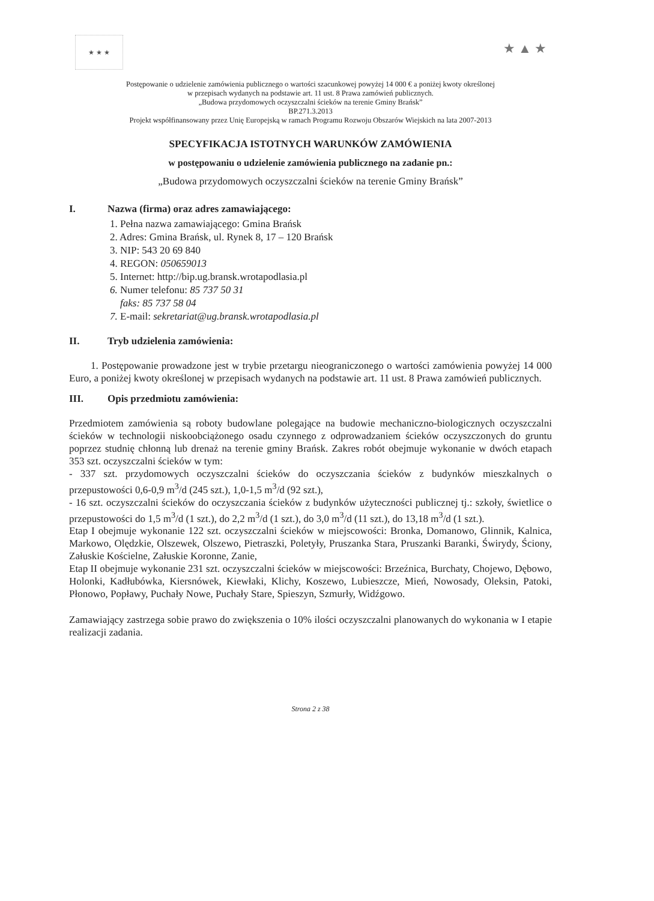★ ★ ★
★ ▲ ★
Postępowanie o udzielenie zamówienia publicznego o wartości szacunkowej powyżej 14 000 € a poniżej kwoty określonej
w przepisach wydanych na podstawie art. 11 ust. 8 Prawa zamówień publicznych.
„Budowa przydomowych oczyszczalni ścieków na terenie Gminy Brańsk”
BP.271.3.2013
Projekt współfinansowany przez Unię Europejską w ramach Programu Rozwoju Obszarów Wiejskich na lata 2007-2013
SPECYFIKACJA ISTOTNYCH WARUNKÓW ZAMÓWIENIA
w postępowaniu o udzielenie zamówienia publicznego na zadanie pn.:
„Budowa przydomowych oczyszczalni ścieków na terenie Gminy Brańsk”
I. Nazwa (firma) oraz adres zamawiającego:
1. Pełna nazwa zamawiającego: Gmina Brańsk
2. Adres: Gmina Brańsk, ul. Rynek 8, 17 – 120 Brańsk
3. NIP: 543 20 69 840
4. REGON: 050659013
5. Internet: http://bip.ug.bransk.wrotapodlasia.pl
6. Numer telefonu: 85 737 50 31
faks: 85 737 58 04
7. E-mail: sekretariat@ug.bransk.wrotapodlasia.pl
II. Tryb udzielenia zamówienia:
1. Postępowanie prowadzone jest w trybie przetargu nieograniczonego o wartości zamówienia powyżej 14 000 Euro, a poniżej kwoty określonej w przepisach wydanych na podstawie art. 11 ust. 8 Prawa zamówień publicznych.
III. Opis przedmiotu zamówienia:
Przedmiotem zamówienia są roboty budowlane polegające na budowie mechaniczno-biologicznych oczyszczalni ścieków w technologii niskoobciążonego osadu czynnego z odprowadzaniem ścieków oczyszczonych do gruntu poprzez studnię chłonną lub drenaż na terenie gminy Brańsk. Zakres robót obejmuje wykonanie w dwóch etapach 353 szt. oczyszczalni ścieków w tym:
- 337 szt. przydomowych oczyszczalni ścieków do oczyszczania ścieków z budynków mieszkalnych o przepustowości 0,6-0,9 m<sup>3</sup>/d (245 szt.), 1,0-1,5 m<sup>3</sup>/d (92 szt.),
- 16 szt. oczyszczalni ścieków do oczyszczania ścieków z budynków użyteczności publicznej tj.: szkoły, świetlice o przepustowości do 1,5 m<sup>3</sup>/d (1 szt.), do 2,2 m<sup>3</sup>/d (1 szt.), do 3,0 m<sup>3</sup>/d (11 szt.), do 13,18 m<sup>3</sup>/d (1 szt.).
Etap I obejmuje wykonanie 122 szt. oczyszczalni ścieków w miejscowości: Bronka, Domanowo, Glinnik, Kalnica, Markowo, Olędzkie, Olszewek, Olszewo, Pietraszki, Poletyły, Pruszanka Stara, Pruszanki Baranki, Świrydy, Ściony, Załuskie Kościelne, Załuskie Koronne, Zanie,
Etap II obejmuje wykonanie 231 szt. oczyszczalni ścieków w miejscowości: Brzeźnica, Burchaty, Chojewo, Dębowo, Holonki, Kadłubówka, Kiersnówek, Kiewłaki, Klichy, Koszewo, Lubieszcze, Mień, Nowosady, Oleksin, Patoki, Płonowo, Popławy, Puchały Nowe, Puchały Stare, Spieszyn, Szmurły, Widźgowo.
Zamawiający zastrzega sobie prawo do zwiększenia o 10% ilości oczyszczalni planowanych do wykonania w I etapie realizacji zadania.
Strona 2 z 38